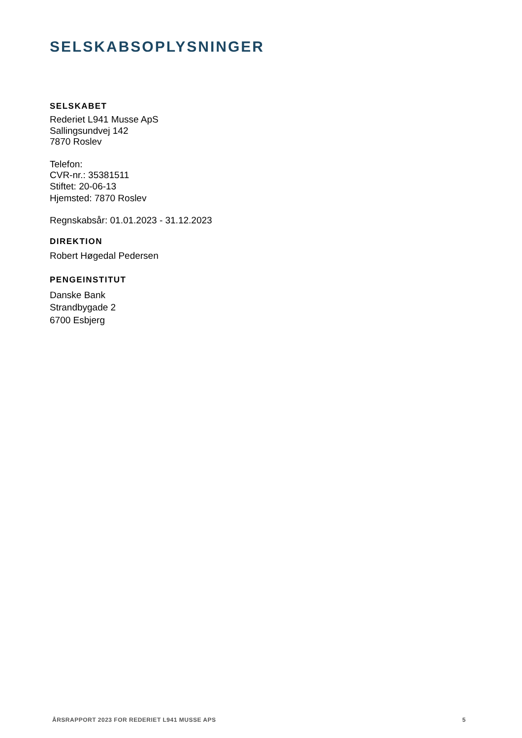SELSKABSOPLYSNINGER
SELSKABET
Rederiet L941 Musse ApS
Sallingsundvej 142
7870 Roslev
Telefon:
CVR-nr.: 35381511
Stiftet: 20-06-13
Hjemsted: 7870 Roslev
Regnskabsår: 01.01.2023 - 31.12.2023
DIREKTION
Robert Høgedal Pedersen
PENGEINSTITUT
Danske Bank
Strandbygade 2
6700 Esbjerg
ÅRSRAPPORT 2023 FOR REDERIET L941 MUSSE APS 5